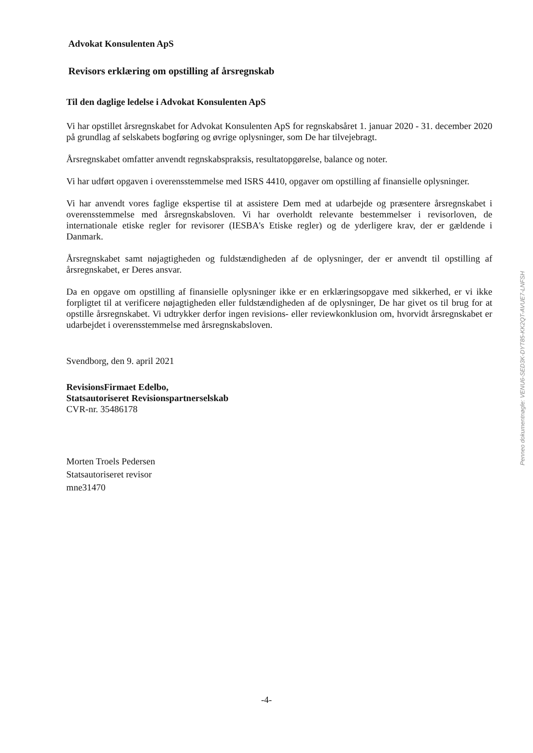Advokat Konsulenten ApS
Revisors erklæring om opstilling af årsregnskab
Til den daglige ledelse i Advokat Konsulenten ApS
Vi har opstillet årsregnskabet for Advokat Konsulenten ApS for regnskabsåret 1. januar 2020 - 31. december 2020 på grundlag af selskabets bogføring og øvrige oplysninger, som De har tilvejebragt.
Årsregnskabet omfatter anvendt regnskabspraksis, resultatopgørelse, balance og noter.
Vi har udført opgaven i overensstemmelse med ISRS 4410, opgaver om opstilling af finansielle oplysninger.
Vi har anvendt vores faglige ekspertise til at assistere Dem med at udarbejde og præsentere årsregnskabet i overensstemmelse med årsregnskabsloven. Vi har overholdt relevante bestemmelser i revisorloven, de internationale etiske regler for revisorer (IESBA's Etiske regler) og de yderligere krav, der er gældende i Danmark.
Årsregnskabet samt nøjagtigheden og fuldstændigheden af de oplysninger, der er anvendt til opstilling af årsregnskabet, er Deres ansvar.
Da en opgave om opstilling af finansielle oplysninger ikke er en erklæringsopgave med sikkerhed, er vi ikke forpligtet til at verificere nøjagtigheden eller fuldstændigheden af de oplysninger, De har givet os til brug for at opstille årsregnskabet. Vi udtrykker derfor ingen revisions- eller reviewkonklusion om, hvorvidt årsregnskabet er udarbejdet i overensstemmelse med årsregnskabsloven.
Svendborg, den 9. april 2021
RevisionsFirmaet Edelbo,
Statsautoriseret Revisionspartnerselskab
CVR-nr. 35486178
Morten Troels Pedersen
Statsautoriseret revisor
mne31470
Penneo dokumentnøgle: VENU6-SED3K-DYT85-KK2QT-AVUE7-LNFSH
-4-